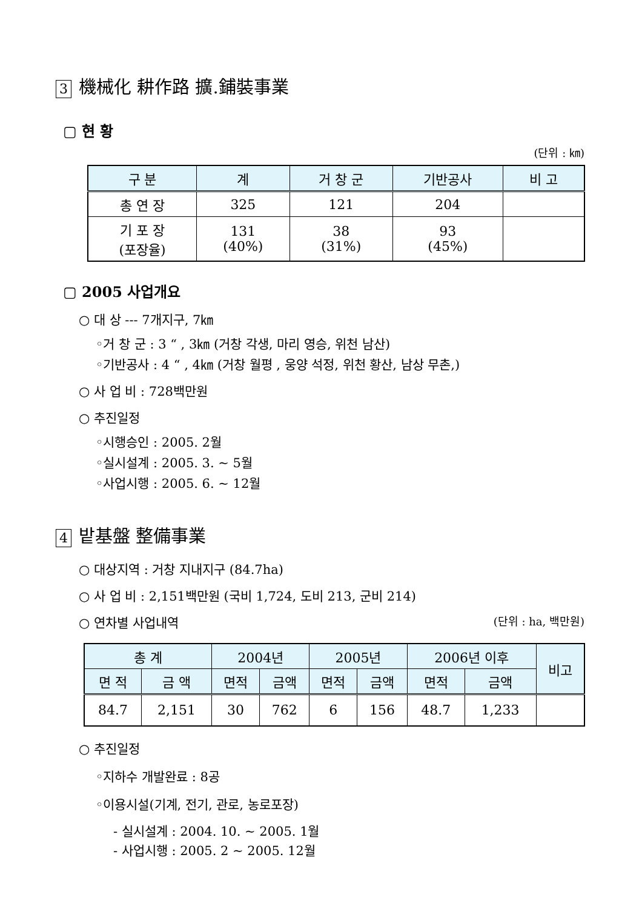3 機械化 耕作路 擴.鋪裝事業
▢ 현 황
(단위 : ㎞)
| 구 분 | 계 | 거 창 군 | 기반공사 | 비 고 |
| --- | --- | --- | --- | --- |
| 총 연 장 | 325 | 121 | 204 | |
| 기 포 장 (포장율) | 131 (40%) | 38 (31%) | 93 (45%) | |
▢ 2005 사업개요
○ 대 상 --- 7개지구, 7㎞
◦거 창 군 : 3 “ , 3㎞ (거창 각생, 마리 영승, 위천 남산)
◦기반공사 : 4 “ , 4㎞ (거창 월평 , 웅양 석정, 위천 황산, 남상 무촌,)
○ 사 업 비 : 728백만원
○ 추진일정
◦시행승인 : 2005. 2월
◦실시설계 : 2005. 3. ~ 5월
◦사업시행 : 2005. 6. ~ 12월
4 밭基盤 整備事業
○ 대상지역 : 거창 지내지구 (84.7ha)
○ 사 업 비 : 2,151백만원 (국비 1,724, 도비 213, 군비 214)
○ 연차별 사업내역 (단위 : ha, 백만원)
| 총 계 | | 2004년 | | 2005년 | | 2006년 이후 | | 비고 |
| --- | --- | --- | --- | --- | --- | --- | --- | --- |
| 면 적 | 금 액 | 면적 | 금액 | 면적 | 금액 | 면적 | 금액 | |
| 84.7 | 2,151 | 30 | 762 | 6 | 156 | 48.7 | 1,233 | |
○ 추진일정
◦지하수 개발완료 : 8공
◦이용시설(기계, 전기, 관로, 농로포장)
- 실시설계 : 2004. 10. ~ 2005. 1월
- 사업시행 : 2005. 2 ~ 2005. 12월